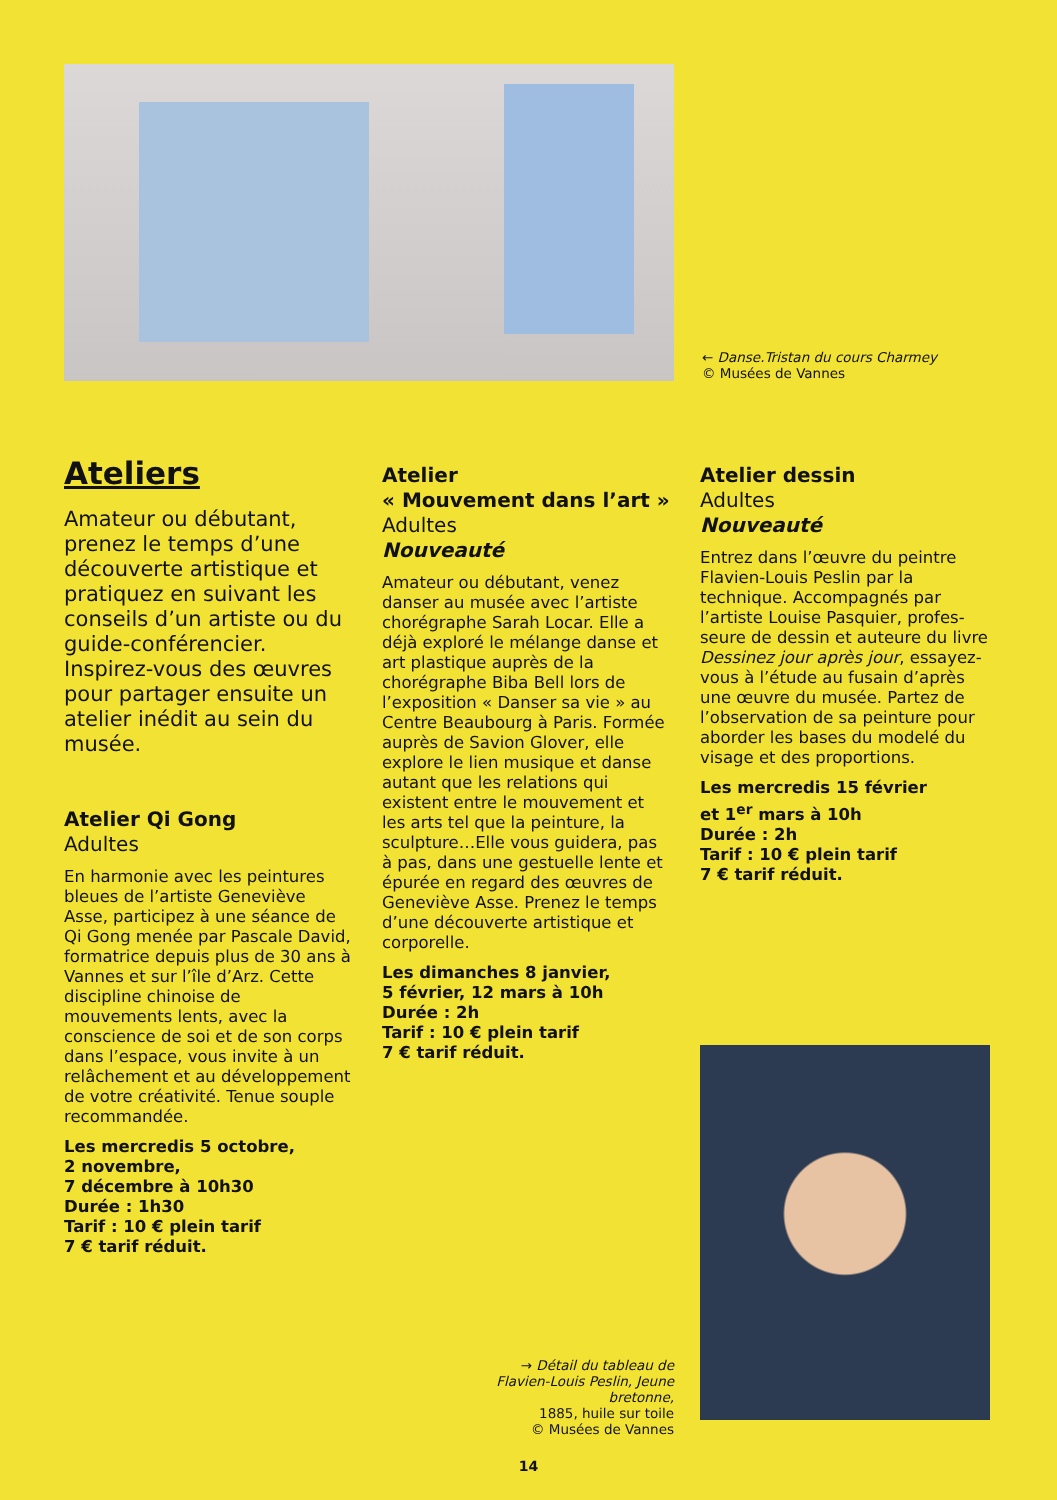← Danse.Tristan du cours Charmey
© Musées de Vannes
Ateliers
Amateur ou débutant, prenez le temps d’une découverte artistique et pratiquez en suivant les conseils d’un artiste ou du guide-conférencier. Inspirez-vous des œuvres pour partager ensuite un atelier inédit au sein du musée.
Atelier Qi Gong
Adultes
En harmonie avec les peintures bleues de l’artiste Geneviève Asse, participez à une séance de Qi Gong menée par Pascale David, formatrice depuis plus de 30 ans à Vannes et sur l’île d’Arz. Cette discipline chinoise de mouvements lents, avec la conscience de soi et de son corps dans l’espace, vous invite à un relâchement et au dévelop­pement de votre créativité. Tenue souple recommandée.
Les mercredis 5 octobre,
2 novembre,
7 décembre à 10h30
Durée : 1h30
Tarif : 10 € plein tarif
7 € tarif réduit.
Atelier
« Mouvement dans l’art »
Adultes
Nouveauté
Amateur ou débutant, venez danser au musée avec l’artiste chorégraphe Sarah Locar. Elle a déjà exploré le mélange danse et art plastique auprès de la chorégraphe Biba Bell lors de l’exposition « Danser sa vie » au Centre Beaubourg à Paris. Formée auprès de Savion Glover, elle explore le lien musique et danse autant que les relations qui existent entre le mouvement et les arts tel que la peinture, la sculpture…Elle vous guidera, pas à pas, dans une gestuelle lente et épurée en regard des œuvres de Geneviève Asse. Prenez le temps d’une décou­verte artistique et corporelle.
Les dimanches 8 janvier,
5 février, 12 mars à 10h
Durée : 2h
Tarif : 10 € plein tarif
7 € tarif réduit.
Atelier dessin
Adultes
Nouveauté
Entrez dans l’œuvre du peintre Flavien-Louis Peslin par la technique. Accompagnés par l’artiste Louise Pasquier, profes­seure de dessin et auteure du livre Dessinez jour après jour, essayez-vous à l’étude au fusain d’après une œuvre du musée. Partez de l’observation de sa peinture pour aborder les bases du modelé du visage et des proportions.
Les mercredis 15 février
et 1<sup>er</sup> mars à 10h
Durée : 2h
Tarif : 10 € plein tarif
7 € tarif réduit.
→ Détail du tableau de Flavien-Louis Peslin, Jeune bretonne,
1885, huile sur toile
© Musées de Vannes
14